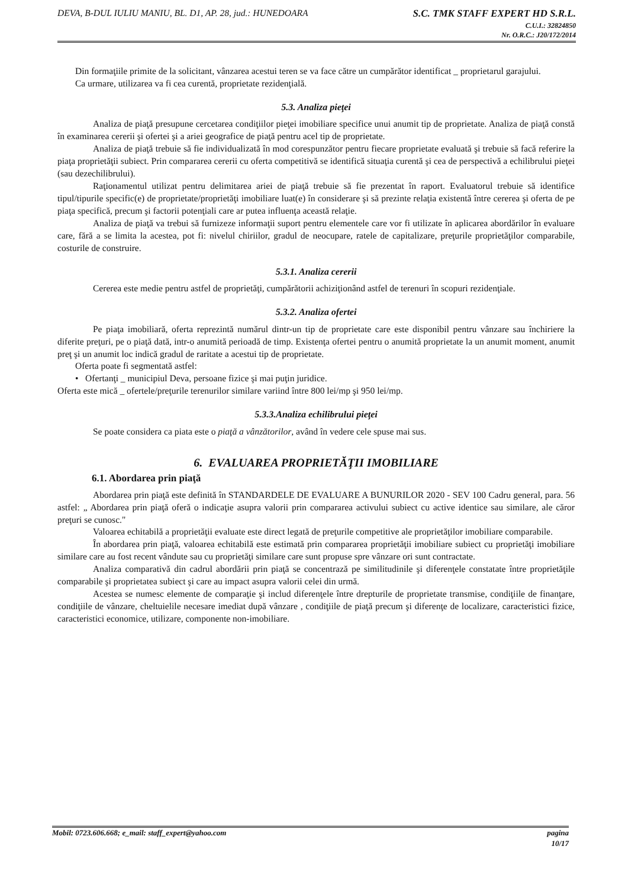DEVA, B-DUL IULIU MANIU, BL. D1, AP. 28, jud.: HUNEDOARA
S.C. TMK STAFF EXPERT HD S.R.L.
C.U.I.: 32824850
Nr. O.R.C.: J20/172/2014
Din formaţiile primite de la solicitant, vânzarea acestui teren se va face către un cumpărător identificat _ proprietarul garajului.
Ca urmare, utilizarea va fi cea curentă, proprietate rezidenţială.
5.3. Analiza pieţei
Analiza de piaţă presupune cercetarea condiţiilor pieţei imobiliare specifice unui anumit tip de proprietate. Analiza de piaţă constă în examinarea cererii şi ofertei şi a ariei geografice de piaţă pentru acel tip de proprietate.
Analiza de piaţă trebuie să fie individualizată în mod corespunzător pentru fiecare proprietate evaluată şi trebuie să facă referire la piaţa proprietăţii subiect. Prin compararea cererii cu oferta competitivă se identifică situaţia curentă şi cea de perspectivă a echilibrului pieţei (sau dezechilibrului).
Raţionamentul utilizat pentru delimitarea ariei de piaţă trebuie să fie prezentat în raport. Evaluatorul trebuie să identifice tipul/tipurile specific(e) de proprietate/proprietăţi imobiliare luat(e) în considerare şi să prezinte relaţia existentă între cererea şi oferta de pe piaţa specifică, precum şi factorii potenţiali care ar putea influenţa această relaţie.
Analiza de piaţă va trebui să furnizeze informaţii suport pentru elementele care vor fi utilizate în aplicarea abordărilor în evaluare care, fără a se limita la acestea, pot fi: nivelul chiriilor, gradul de neocupare, ratele de capitalizare, preţurile proprietăţilor comparabile, costurile de construire.
5.3.1. Analiza cererii
Cererea este medie pentru astfel de proprietăţi, cumpărătorii achiziţionând astfel de terenuri în scopuri rezidenţiale.
5.3.2. Analiza ofertei
Pe piaţa imobiliară, oferta reprezintă numărul dintr-un tip de proprietate care este disponibil pentru vânzare sau închiriere la diferite preţuri, pe o piaţă dată, intr-o anumită perioadă de timp. Existenţa ofertei pentru o anumită proprietate la un anumit moment, anumit preţ şi un anumit loc indică gradul de raritate a acestui tip de proprietate.
Oferta poate fi segmentată astfel:
• Ofertanţi _ municipiul Deva, persoane fizice şi mai puţin juridice.
Oferta este mică _ ofertele/preţurile terenurilor similare variind între 800 lei/mp şi 950 lei/mp.
5.3.3.Analiza echilibrului pieţei
Se poate considera ca piata este o piaţă a vânzătorilor, având în vedere cele spuse mai sus.
6. EVALUAREA PROPRIETĂŢII IMOBILIARE
6.1. Abordarea prin piaţă
Abordarea prin piaţă este definită în STANDARDELE DE EVALUARE A BUNURILOR 2020 - SEV 100 Cadru general, para. 56 astfel: „ Abordarea prin piaţă oferă o indicaţie asupra valorii prin compararea activului subiect cu active identice sau similare, ale căror preţuri se cunosc."
Valoarea echitabilă a proprietăţii evaluate este direct legată de preţurile competitive ale proprietăţilor imobiliare comparabile.
În abordarea prin piaţă, valoarea echitabilă este estimată prin compararea proprietăţii imobiliare subiect cu proprietăţi imobiliare similare care au fost recent vândute sau cu proprietăţi similare care sunt propuse spre vânzare ori sunt contractate.
Analiza comparativă din cadrul abordării prin piaţă se concentrază pe similitudinile şi diferenţele constatate între proprietăţile comparabile şi proprietatea subiect şi care au impact asupra valorii celei din urmă.
Acestea se numesc elemente de comparaţie şi includ diferenţele între drepturile de proprietate transmise, condiţiile de finanţare, condiţiile de vânzare, cheltuielile necesare imediat după vânzare , condiţiile de piaţă precum şi diferenţe de localizare, caracteristici fizice, caracteristici economice, utilizare, componente non-imobiliare.
Mobil: 0723.606.668; e_mail: staff_expert@yahoo.com
pagina
10/17